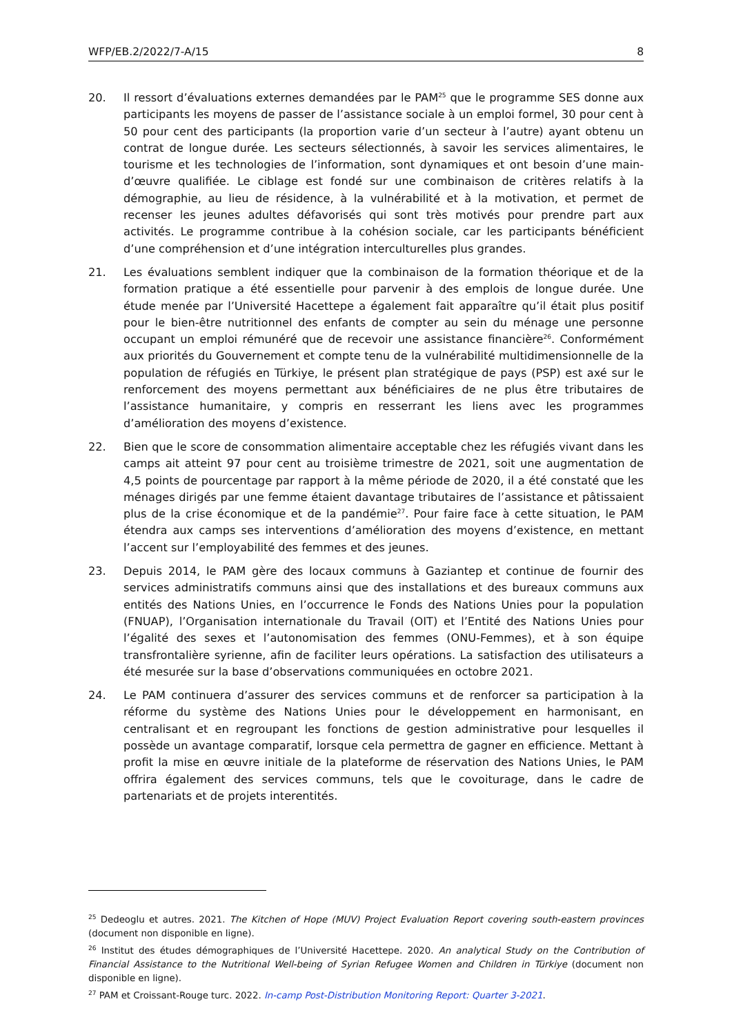WFP/EB.2/2022/7-A/15 8
20. Il ressort d’évaluations externes demandées par le PAM<sup>25</sup> que le programme SES donne aux participants les moyens de passer de l’assistance sociale à un emploi formel, 30 pour cent à 50 pour cent des participants (la proportion varie d’un secteur à l’autre) ayant obtenu un contrat de longue durée. Les secteurs sélectionnés, à savoir les services alimentaires, le tourisme et les technologies de l’information, sont dynamiques et ont besoin d’une main-d’œuvre qualifiée. Le ciblage est fondé sur une combinaison de critères relatifs à la démographie, au lieu de résidence, à la vulnérabilité et à la motivation, et permet de recenser les jeunes adultes défavorisés qui sont très motivés pour prendre part aux activités. Le programme contribue à la cohésion sociale, car les participants bénéficient d’une compréhension et d’une intégration interculturelles plus grandes.
21. Les évaluations semblent indiquer que la combinaison de la formation théorique et de la formation pratique a été essentielle pour parvenir à des emplois de longue durée. Une étude menée par l’Université Hacettepe a également fait apparaître qu’il était plus positif pour le bien-être nutritionnel des enfants de compter au sein du ménage une personne occupant un emploi rémunéré que de recevoir une assistance financière<sup>26</sup>. Conformément aux priorités du Gouvernement et compte tenu de la vulnérabilité multidimensionnelle de la population de réfugiés en Türkiye, le présent plan stratégique de pays (PSP) est axé sur le renforcement des moyens permettant aux bénéficiaires de ne plus être tributaires de l’assistance humanitaire, y compris en resserrant les liens avec les programmes d’amélioration des moyens d’existence.
22. Bien que le score de consommation alimentaire acceptable chez les réfugiés vivant dans les camps ait atteint 97 pour cent au troisième trimestre de 2021, soit une augmentation de 4,5 points de pourcentage par rapport à la même période de 2020, il a été constaté que les ménages dirigés par une femme étaient davantage tributaires de l’assistance et pâtissaient plus de la crise économique et de la pandémie<sup>27</sup>. Pour faire face à cette situation, le PAM étendra aux camps ses interventions d’amélioration des moyens d’existence, en mettant l’accent sur l’employabilité des femmes et des jeunes.
23. Depuis 2014, le PAM gère des locaux communs à Gaziantep et continue de fournir des services administratifs communs ainsi que des installations et des bureaux communs aux entités des Nations Unies, en l’occurrence le Fonds des Nations Unies pour la population (FNUAP), l’Organisation internationale du Travail (OIT) et l’Entité des Nations Unies pour l’égalité des sexes et l’autonomisation des femmes (ONU-Femmes), et à son équipe transfrontalière syrienne, afin de faciliter leurs opérations. La satisfaction des utilisateurs a été mesurée sur la base d’observations communiquées en octobre 2021.
24. Le PAM continuera d’assurer des services communs et de renforcer sa participation à la réforme du système des Nations Unies pour le développement en harmonisant, en centralisant et en regroupant les fonctions de gestion administrative pour lesquelles il possède un avantage comparatif, lorsque cela permettra de gagner en efficience. Mettant à profit la mise en œuvre initiale de la plateforme de réservation des Nations Unies, le PAM offrira également des services communs, tels que le covoiturage, dans le cadre de partenariats et de projets interentités.
<sup>25</sup> Dedeoglu et autres. 2021. The Kitchen of Hope (MUV) Project Evaluation Report covering south-eastern provinces (document non disponible en ligne).
<sup>26</sup> Institut des études démographiques de l’Université Hacettepe. 2020. An analytical Study on the Contribution of Financial Assistance to the Nutritional Well-being of Syrian Refugee Women and Children in Türkiye (document non disponible en ligne).
<sup>27</sup> PAM et Croissant-Rouge turc. 2022. In-camp Post-Distribution Monitoring Report: Quarter 3-2021.